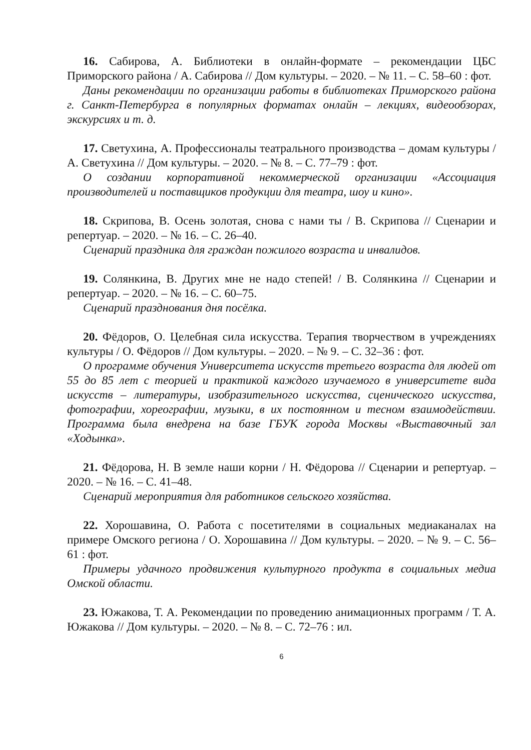16. Сабирова, А. Библиотеки в онлайн-формате – рекомендации ЦБС Приморского района / А. Сабирова // Дом культуры. – 2020. – № 11. – С. 58–60 : фот.
Даны рекомендации по организации работы в библиотеках Приморского района г. Санкт-Петербурга в популярных форматах онлайн – лекциях, видеообзорах, экскурсиях и т. д.
17. Светухина, А. Профессионалы театрального производства – домам культуры / А. Светухина // Дом культуры. – 2020. – № 8. – С. 77–79 : фот.
О создании корпоративной некоммерческой организации «Ассоциация производителей и поставщиков продукции для театра, шоу и кино».
18. Скрипова, В. Осень золотая, снова с нами ты / В. Скрипова // Сценарии и репертуар. – 2020. – № 16. – С. 26–40.
Сценарий праздника для граждан пожилого возраста и инвалидов.
19. Солянкина, В. Других мне не надо степей! / В. Солянкина // Сценарии и репертуар. – 2020. – № 16. – С. 60–75.
Сценарий празднования дня посёлка.
20. Фёдоров, О. Целебная сила искусства. Терапия творчеством в учреждениях культуры / О. Фёдоров // Дом культуры. – 2020. – № 9. – С. 32–36 : фот.
О программе обучения Университета искусств третьего возраста для людей от 55 до 85 лет с теорией и практикой каждого изучаемого в университете вида искусств – литературы, изобразительного искусства, сценического искусства, фотографии, хореографии, музыки, в их постоянном и тесном взаимодействии. Программа была внедрена на базе ГБУК города Москвы «Выставочный зал «Ходынка».
21. Фёдорова, Н. В земле наши корни / Н. Фёдорова // Сценарии и репертуар. – 2020. – № 16. – С. 41–48.
Сценарий мероприятия для работников сельского хозяйства.
22. Хорошавина, О. Работа с посетителями в социальных медиаканалах на примере Омского региона / О. Хорошавина // Дом культуры. – 2020. – № 9. – С. 56–61 : фот.
Примеры удачного продвижения культурного продукта в социальных медиа Омской области.
23. Южакова, Т. А. Рекомендации по проведению анимационных программ / Т. А. Южакова // Дом культуры. – 2020. – № 8. – С. 72–76 : ил.
6